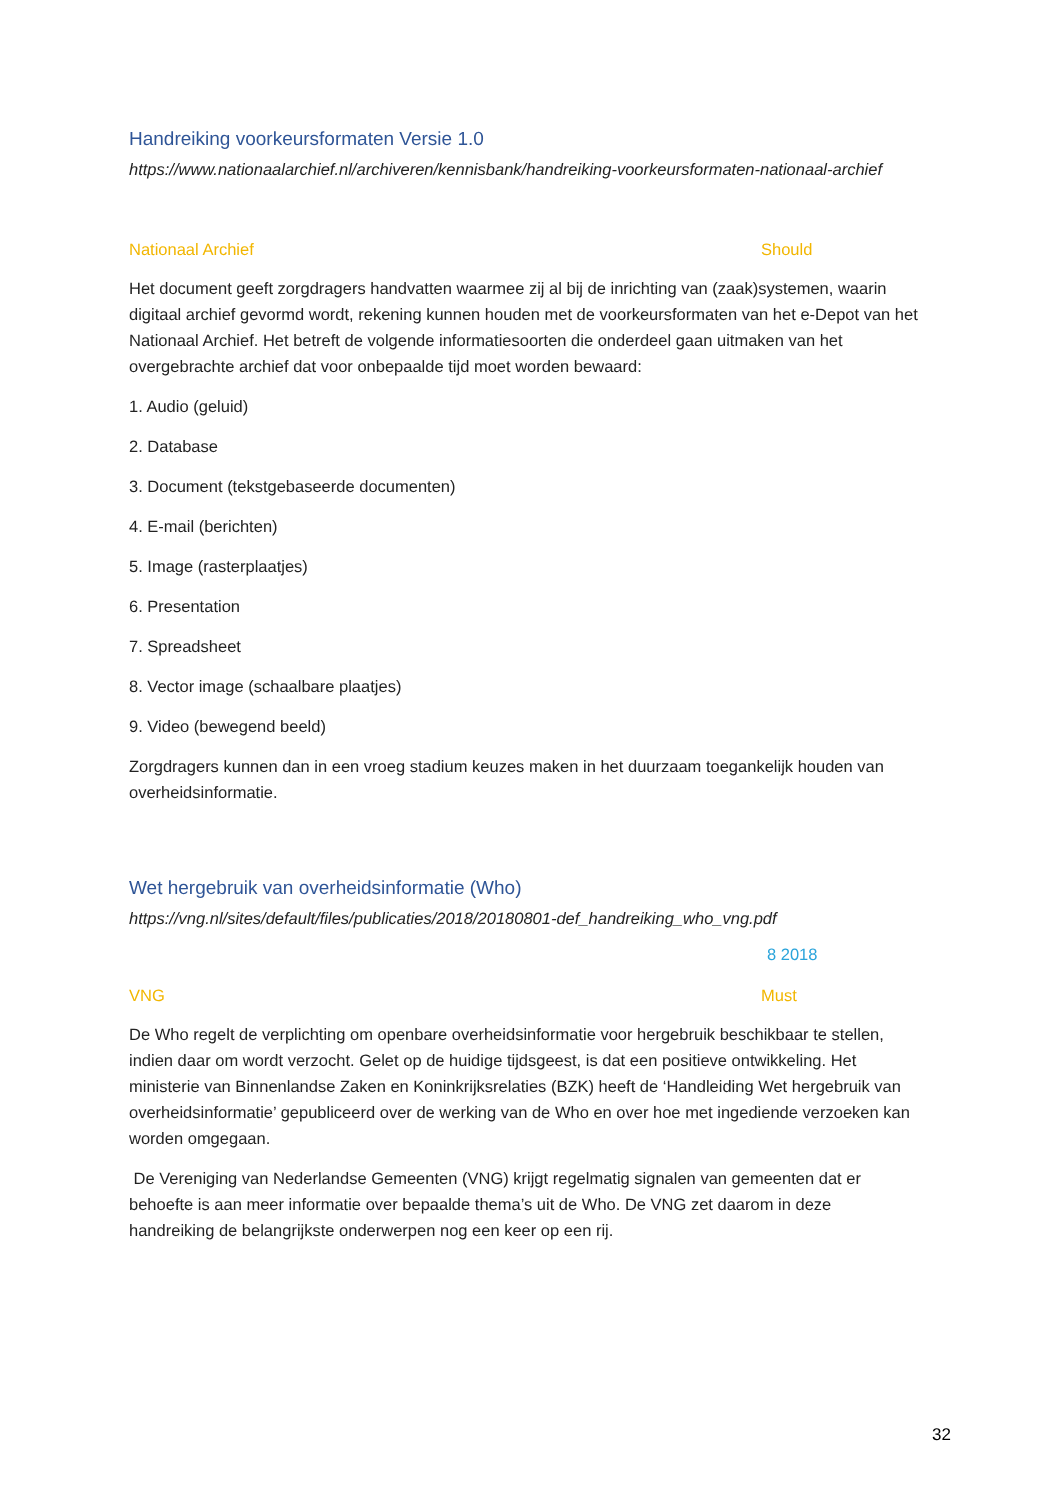Handreiking voorkeursformaten Versie 1.0
https://www.nationaalarchief.nl/archiveren/kennisbank/handreiking-voorkeursformaten-nationaal-archief
Nationaal Archief Should
Het document geeft zorgdragers handvatten waarmee zij al bij de inrichting van (zaak)systemen, waarin digitaal archief gevormd wordt, rekening kunnen houden met de voorkeursformaten van het e-Depot van het Nationaal Archief. Het betreft de volgende informatiesoorten die onderdeel gaan uitmaken van het overgebrachte archief dat voor onbepaalde tijd moet worden bewaard:
1. Audio (geluid)
2. Database
3. Document (tekstgebaseerde documenten)
4. E-mail (berichten)
5. Image (rasterplaatjes)
6. Presentation
7. Spreadsheet
8. Vector image (schaalbare plaatjes)
9. Video (bewegend beeld)
Zorgdragers kunnen dan in een vroeg stadium keuzes maken in het duurzaam toegankelijk houden van overheidsinformatie.
Wet hergebruik van overheidsinformatie (Who)
https://vng.nl/sites/default/files/publicaties/2018/20180801-def_handreiking_who_vng.pdf
8 2018
VNG Must
De Who regelt de verplichting om openbare overheidsinformatie voor hergebruik beschikbaar te stellen, indien daar om wordt verzocht. Gelet op de huidige tijdsgeest, is dat een positieve ontwikkeling. Het ministerie van Binnenlandse Zaken en Koninkrijksrelaties (BZK) heeft de ‘Handleiding Wet hergebruik van overheidsinformatie’ gepubliceerd over de werking van de Who en over hoe met ingediende verzoeken kan worden omgegaan.
De Vereniging van Nederlandse Gemeenten (VNG) krijgt regelmatig signalen van gemeenten dat er behoefte is aan meer informatie over bepaalde thema’s uit de Who. De VNG zet daarom in deze handreiking de belangrijkste onderwerpen nog een keer op een rij.
32